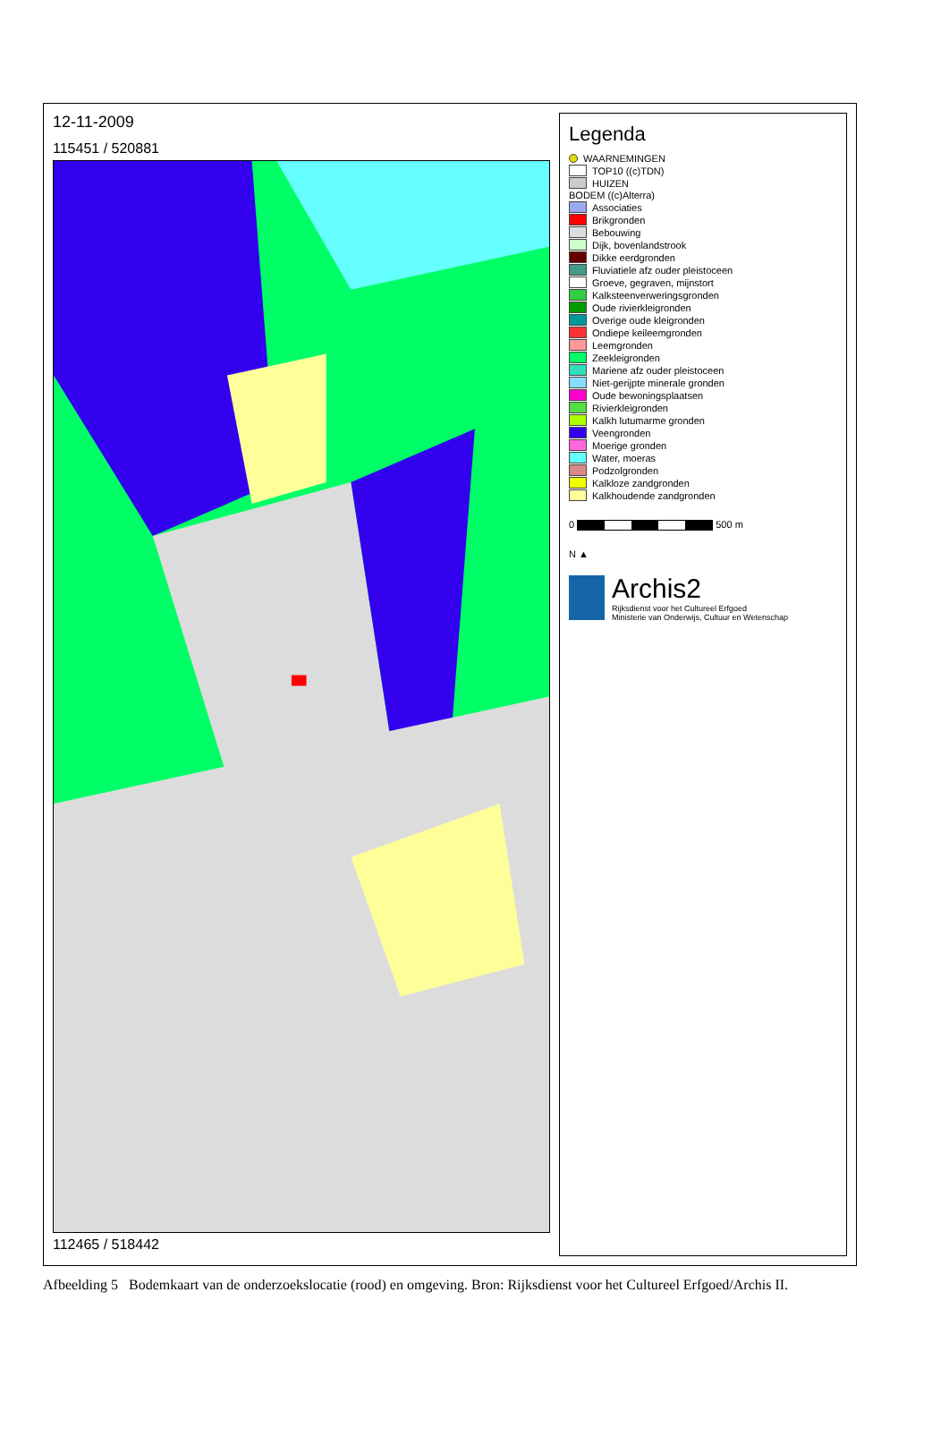12-11-2009
115451 / 520881
112465 / 518442
Legenda
WAARNEMINGEN
TOP10 ((c)TDN)
HUIZEN
BODEM ((c)Alterra)
Associaties
Brikgronden
Bebouwing
Dijk, bovenlandstrook
Dikke eerdgronden
Fluviatiele afz ouder pleistoceen
Groeve, gegraven, mijnstort
Kalksteenverweringsgronden
Oude rivierkleigronden
Overige oude kleigronden
Ondiepe keileemgronden
Leemgronden
Zeekleigronden
Mariene afz ouder pleistoceen
Niet-gerijpte minerale gronden
Oude bewoningsplaatsen
Rivierkleigronden
Kalkh lutumarme gronden
Veengronden
Moerige gronden
Water, moeras
Podzolgronden
Kalkloze zandgronden
Kalkhoudende zandgronden
0 500 m
N ▲
Archis2
Rijksdienst voor het Cultureel Erfgoed
Ministerie van Onderwijs, Cultuur en Wetenschap
Afbeelding 5 Bodemkaart van de onderzoekslocatie (rood) en omgeving. Bron: Rijksdienst voor het Cultureel Erfgoed/Archis II.